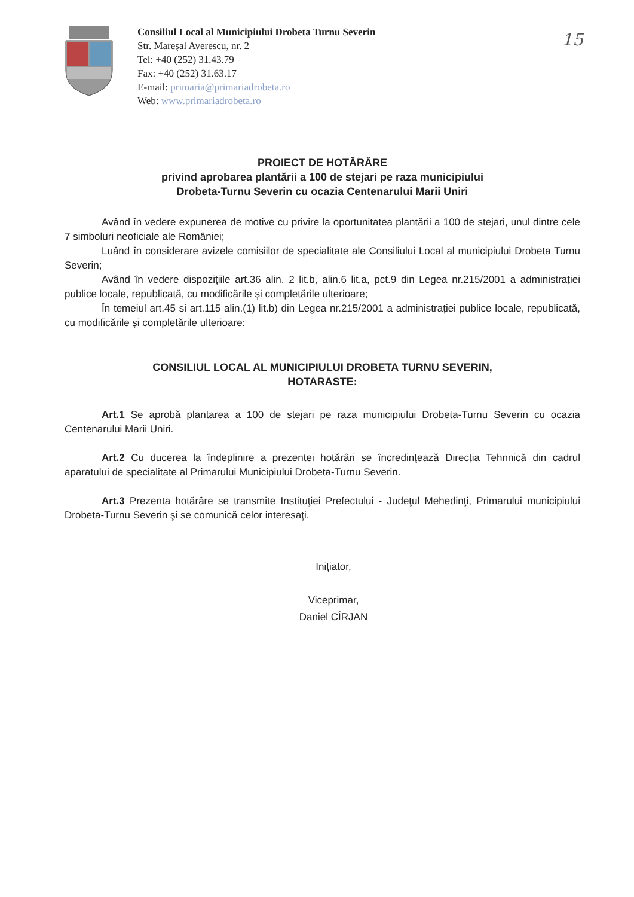15
Consiliul Local al Municipiului Drobeta Turnu Severin
Str. Mareşal Averescu, nr. 2
Tel: +40 (252) 31.43.79
Fax: +40 (252) 31.63.17
E-mail: primaria@primariadrobeta.ro
Web: www.primariadrobeta.ro
PROIECT DE HOTĂRÂRE
privind aprobarea plantării a 100 de stejari pe raza municipiului
Drobeta-Turnu Severin cu ocazia Centenarului Marii Uniri
Având în vedere expunerea de motive cu privire la oportunitatea plantării a 100 de stejari, unul dintre cele 7 simboluri neoficiale ale României;
Luând în considerare avizele comisiilor de specialitate ale Consiliului Local al municipiului Drobeta Turnu Severin;
Având în vedere dispozițiile art.36 alin. 2 lit.b, alin.6 lit.a, pct.9 din Legea nr.215/2001 a administrației publice locale, republicată, cu modificările și completările ulterioare;
În temeiul art.45 si art.115 alin.(1) lit.b) din Legea nr.215/2001 a administrației publice locale, republicată, cu modificările și completările ulterioare:
CONSILIUL LOCAL AL MUNICIPIULUI DROBETA TURNU SEVERIN,
HOTARASTE:
Art.1 Se aprobă plantarea a 100 de stejari pe raza municipiului Drobeta-Turnu Severin cu ocazia Centenarului Marii Uniri.
Art.2 Cu ducerea la îndeplinire a prezentei hotărâri se încredinţează Direcția Tehnnică din cadrul aparatului de specialitate al Primarului Municipiului Drobeta-Turnu Severin.
Art.3 Prezenta hotărâre se transmite Instituţiei Prefectului - Judeţul Mehedinţi, Primarului municipiului Drobeta-Turnu Severin şi se comunică celor interesaţi.
Inițiator,
Viceprimar,
Daniel CÎRJAN